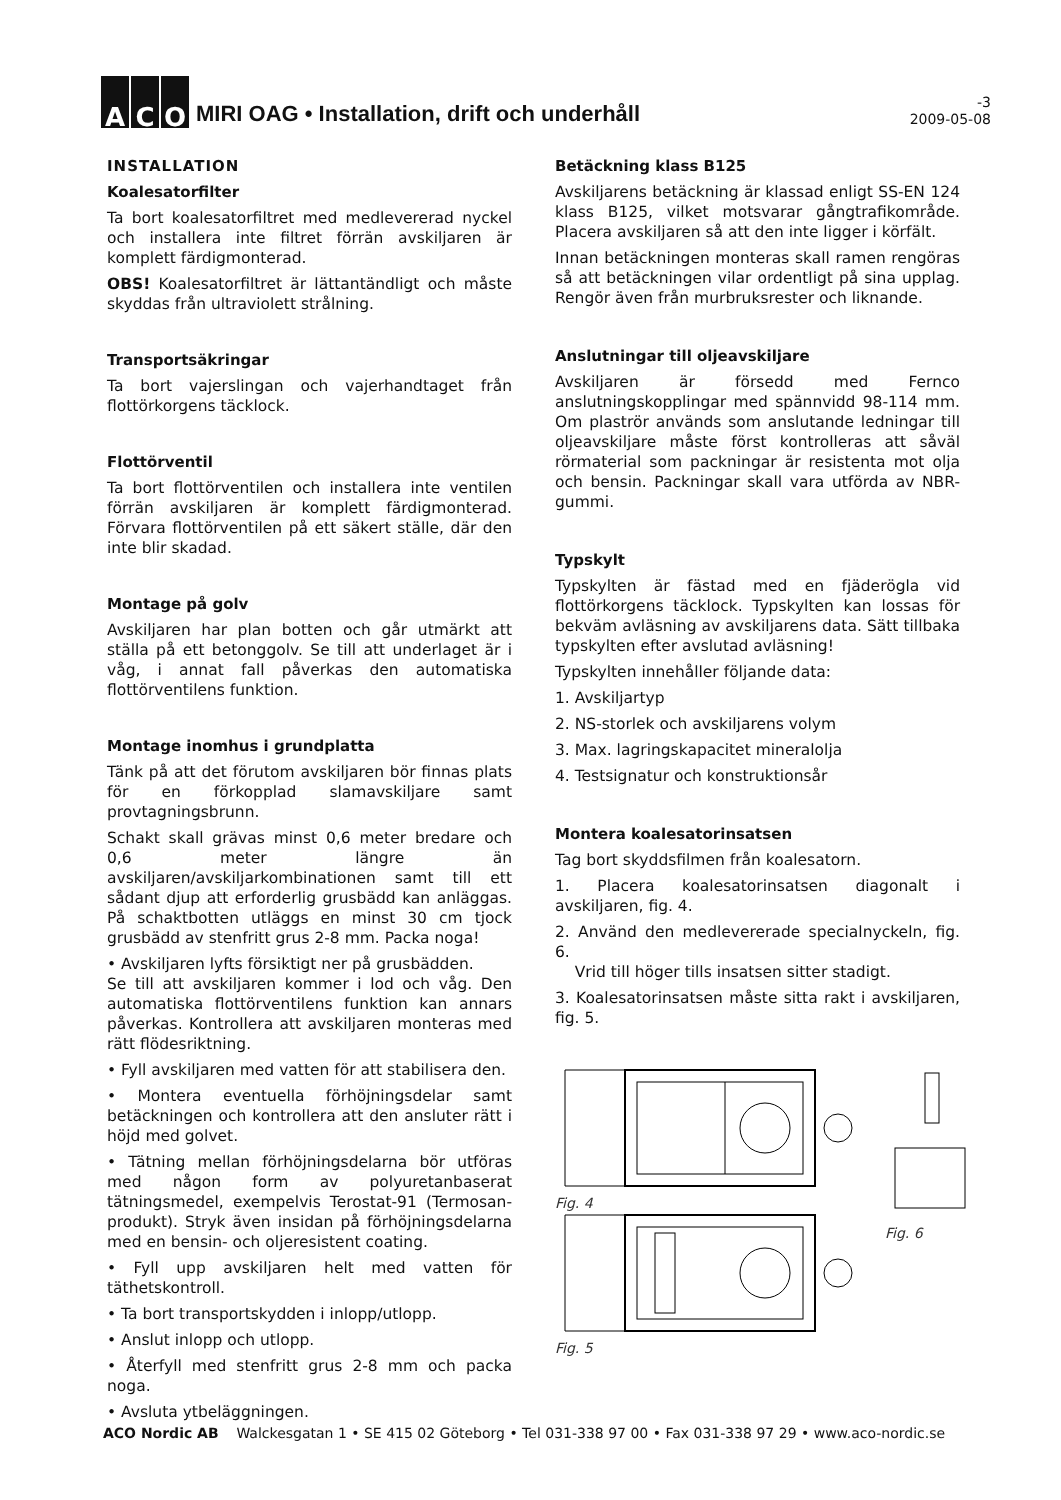A C O
MIRI OAG • Installation, drift och underhåll
-3
2009-05-08
INSTALLATION
Koalesatorfilter
Ta bort koalesatorfiltret med medlevererad nyckel och installera inte filtret förrän avskiljaren är komplett färdigmonterad.
OBS! Koalesatorfiltret är lättantändligt och måste skyddas från ultraviolett strålning.
Transportsäkringar
Ta bort vajerslingan och vajerhandtaget från flottörkorgens täcklock.
Flottörventil
Ta bort flottörventilen och installera inte ventilen förrän avskiljaren är komplett färdigmonterad. Förvara flottörventilen på ett säkert ställe, där den inte blir skadad.
Montage på golv
Avskiljaren har plan botten och går utmärkt att ställa på ett betonggolv. Se till att underlaget är i våg, i annat fall påverkas den automatiska flottörventilens funktion.
Montage inomhus i grundplatta
Tänk på att det förutom avskiljaren bör finnas plats för en förkopplad slamavskiljare samt provtagningsbrunn.
Schakt skall grävas minst 0,6 meter bredare och 0,6 meter längre än avskiljaren/avskiljarkombinationen samt till ett sådant djup att erforderlig grusbädd kan anläggas. På schaktbotten utläggs en minst 30 cm tjock grusbädd av stenfritt grus 2-8 mm. Packa noga!
• Avskiljaren lyfts försiktigt ner på grusbädden.
Se till att avskiljaren kommer i lod och våg. Den automatiska flottörventilens funktion kan annars påverkas. Kontrollera att avskiljaren monteras med rätt flödesriktning.
• Fyll avskiljaren med vatten för att stabilisera den.
• Montera eventuella förhöjningsdelar samt betäckningen och kontrollera att den ansluter rätt i höjd med golvet.
• Tätning mellan förhöjningsdelarna bör utföras med någon form av polyuretanbaserat tätningsmedel, exempelvis Terostat-91 (Termosan-produkt). Stryk även insidan på förhöjningsdelarna med en bensin- och oljeresistent coating.
• Fyll upp avskiljaren helt med vatten för täthetskontroll.
• Ta bort transportskydden i inlopp/utlopp.
• Anslut inlopp och utlopp.
• Återfyll med stenfritt grus 2-8 mm och packa noga.
• Avsluta ytbeläggningen.
Betäckning klass B125
Avskiljarens betäckning är klassad enligt SS-EN 124 klass B125, vilket motsvarar gångtrafikområde. Placera avskiljaren så att den inte ligger i körfält.
Innan betäckningen monteras skall ramen rengöras så att betäckningen vilar ordentligt på sina upplag. Rengör även från murbruksrester och liknande.
Anslutningar till oljeavskiljare
Avskiljaren är försedd med Fernco anslutningskopplingar med spännvidd 98-114 mm. Om plaströr används som anslutande ledningar till oljeavskiljare måste först kontrolleras att såväl rörmaterial som packningar är resistenta mot olja och bensin. Packningar skall vara utförda av NBR-gummi.
Typskylt
Typskylten är fästad med en fjäderögla vid flottörkorgens täcklock. Typskylten kan lossas för bekväm avläsning av avskiljarens data. Sätt tillbaka typskylten efter avslutad avläsning!
Typskylten innehåller följande data:
1. Avskiljartyp
2. NS-storlek och avskiljarens volym
3. Max. lagringskapacitet mineralolja
4. Testsignatur och konstruktionsår
Montera koalesatorinsatsen
Tag bort skyddsfilmen från koalesatorn.
1. Placera koalesatorinsatsen diagonalt i avskiljaren, fig. 4.
2. Använd den medlevererade specialnyckeln, fig. 6.
Vrid till höger tills insatsen sitter stadigt.
3. Koalesatorinsatsen måste sitta rakt i avskiljaren, fig. 5.
Fig. 4
Fig. 5
Fig. 6
ACO Nordic AB Walckesgatan 1 • SE 415 02 Göteborg • Tel 031-338 97 00 • Fax 031-338 97 29 • www.aco-nordic.se